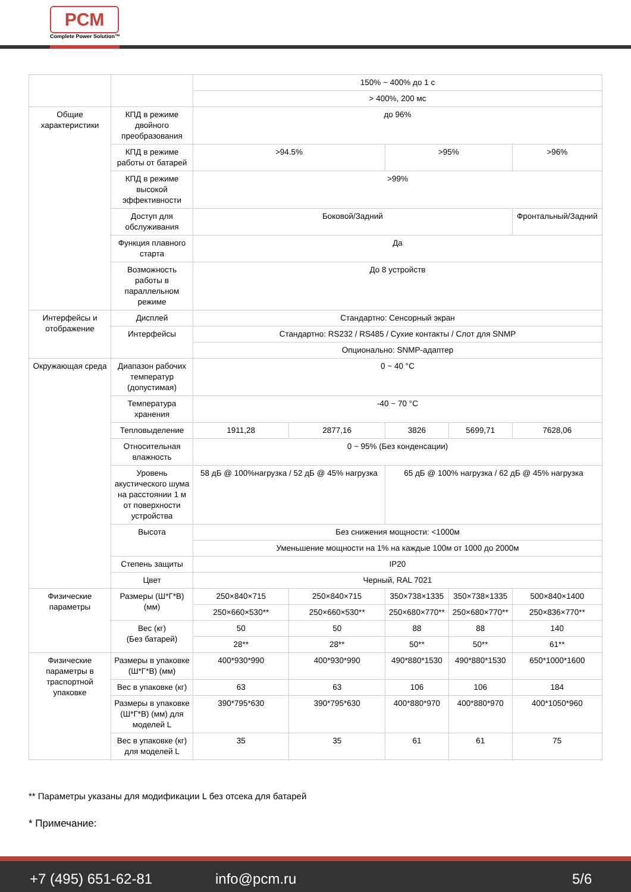PCM
Complete Power Solution™
| | | 150% ~ 400% до 1 с | | | | |
| | | > 400%, 200 мс | | | | |
| Общие характеристики | КПД в режиме двойного преобразования | до 96% | | | | |
| | КПД в режиме работы от батарей | >94.5% | | >95% | | >96% |
| | КПД в режиме высокой эффективности | >99% | | | | |
| | Доступ для обслуживания | Боковой/Задний | | | | Фронтальный/Задний |
| | Функция плавного старта | Да | | | | |
| | Возможность работы в параллельном режиме | До 8 устройств | | | | |
| Интерфейсы и отображение | Дисплей | Стандартно: Сенсорный экран | | | | |
| | Интерфейсы | Стандартно: RS232 / RS485 / Сухие контакты / Слот для SNMP | | | | |
| | | Опционально: SNMP-адаптер | | | | |
| Окружающая среда | Диапазон рабочих температур (допустимая) | 0 ~ 40 °C | | | | |
| | Температура хранения | -40 ~ 70 °C | | | | |
| | Тепловыделение | 1911,28 | 2877,16 | 3826 | 5699,71 | 7628,06 |
| | Относительная влажность | 0 ~ 95% (Без конденсации) | | | | |
| | Уровень акустического шума на расстоянии 1 м от поверхности устройства | 58 дБ @ 100%нагрузка / 52 дБ @ 45% нагрузка | | 65 дБ @ 100% нагрузка / 62 дБ @ 45% нагрузка | | |
| | Высота | Без снижения мощности: <1000м | | | | |
| | | Уменьшение мощности на 1% на каждые 100м от 1000 до 2000м | | | | |
| | Степень защиты | IP20 | | | | |
| | Цвет | Черный, RAL 7021 | | | | |
| Физические параметры | Размеры (Ш*Г*В) (мм) | 250×840×715 | 250×840×715 | 350×738×1335 | 350×738×1335 | 500×840×1400 |
| | | 250×660×530** | 250×660×530** | 250×680×770** | 250×680×770** | 250×836×770** |
| | Вес (кг) (Без батарей) | 50 | 50 | 88 | 88 | 140 |
| | | 28** | 28** | 50** | 50** | 61** |
| Физические параметры в траспортной упаковке | Размеры в упаковке (Ш*Г*В) (мм) | 400*930*990 | 400*930*990 | 490*880*1530 | 490*880*1530 | 650*1000*1600 |
| | Вес в упаковке (кг) | 63 | 63 | 106 | 106 | 184 |
| | Размеры в упаковке (Ш*Г*В) (мм) для моделей L | 390*795*630 | 390*795*630 | 400*880*970 | 400*880*970 | 400*1050*960 |
| | Вес в упаковке (кг) для моделей L | 35 | 35 | 61 | 61 | 75 |
** Параметры указаны для модификации L без отсека для батарей
* Примечание:
+7 (495) 651-62-81 info@pcm.ru 5/6